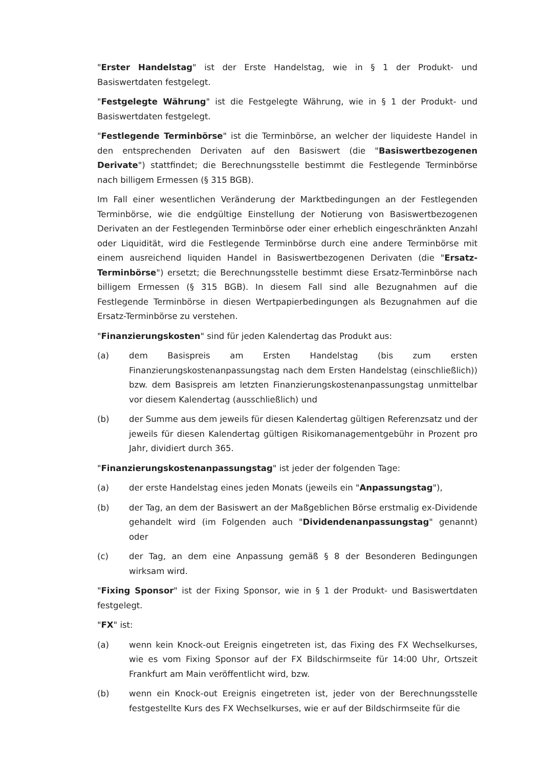"Erster Handelstag" ist der Erste Handelstag, wie in § 1 der Produkt- und Basiswertdaten festgelegt.
"Festgelegte Währung" ist die Festgelegte Währung, wie in § 1 der Produkt- und Basiswertdaten festgelegt.
"Festlegende Terminbörse" ist die Terminbörse, an welcher der liquideste Handel in den entsprechenden Derivaten auf den Basiswert (die "Basiswertbezogenen Derivate") stattfindet; die Berechnungsstelle bestimmt die Festlegende Terminbörse nach billigem Ermessen (§ 315 BGB).
Im Fall einer wesentlichen Veränderung der Marktbedingungen an der Festlegenden Terminbörse, wie die endgültige Einstellung der Notierung von Basiswertbezogenen Derivaten an der Festlegenden Terminbörse oder einer erheblich eingeschränkten Anzahl oder Liquidität, wird die Festlegende Terminbörse durch eine andere Terminbörse mit einem ausreichend liquiden Handel in Basiswertbezogenen Derivaten (die "Ersatz-Terminbörse") ersetzt; die Berechnungsstelle bestimmt diese Ersatz-Terminbörse nach billigem Ermessen (§ 315 BGB). In diesem Fall sind alle Bezugnahmen auf die Festlegende Terminbörse in diesen Wertpapierbedingungen als Bezugnahmen auf die Ersatz-Terminbörse zu verstehen.
"Finanzierungskosten" sind für jeden Kalendertag das Produkt aus:
(a) dem Basispreis am Ersten Handelstag (bis zum ersten Finanzierungskostenanpassungstag nach dem Ersten Handelstag (einschließlich)) bzw. dem Basispreis am letzten Finanzierungskostenanpassungstag unmittelbar vor diesem Kalendertag (ausschließlich) und
(b) der Summe aus dem jeweils für diesen Kalendertag gültigen Referenzsatz und der jeweils für diesen Kalendertag gültigen Risikomanagementgebühr in Prozent pro Jahr, dividiert durch 365.
"Finanzierungskostenanpassungstag" ist jeder der folgenden Tage:
(a) der erste Handelstag eines jeden Monats (jeweils ein "Anpassungstag"),
(b) der Tag, an dem der Basiswert an der Maßgeblichen Börse erstmalig ex-Dividende gehandelt wird (im Folgenden auch "Dividendenanpassungstag" genannt) oder
(c) der Tag, an dem eine Anpassung gemäß § 8 der Besonderen Bedingungen wirksam wird.
"Fixing Sponsor" ist der Fixing Sponsor, wie in § 1 der Produkt- und Basiswertdaten festgelegt.
"FX" ist:
(a) wenn kein Knock-out Ereignis eingetreten ist, das Fixing des FX Wechselkurses, wie es vom Fixing Sponsor auf der FX Bildschirmseite für 14:00 Uhr, Ortszeit Frankfurt am Main veröffentlicht wird, bzw.
(b) wenn ein Knock-out Ereignis eingetreten ist, jeder von der Berechnungsstelle festgestellte Kurs des FX Wechselkurses, wie er auf der Bildschirmseite für die